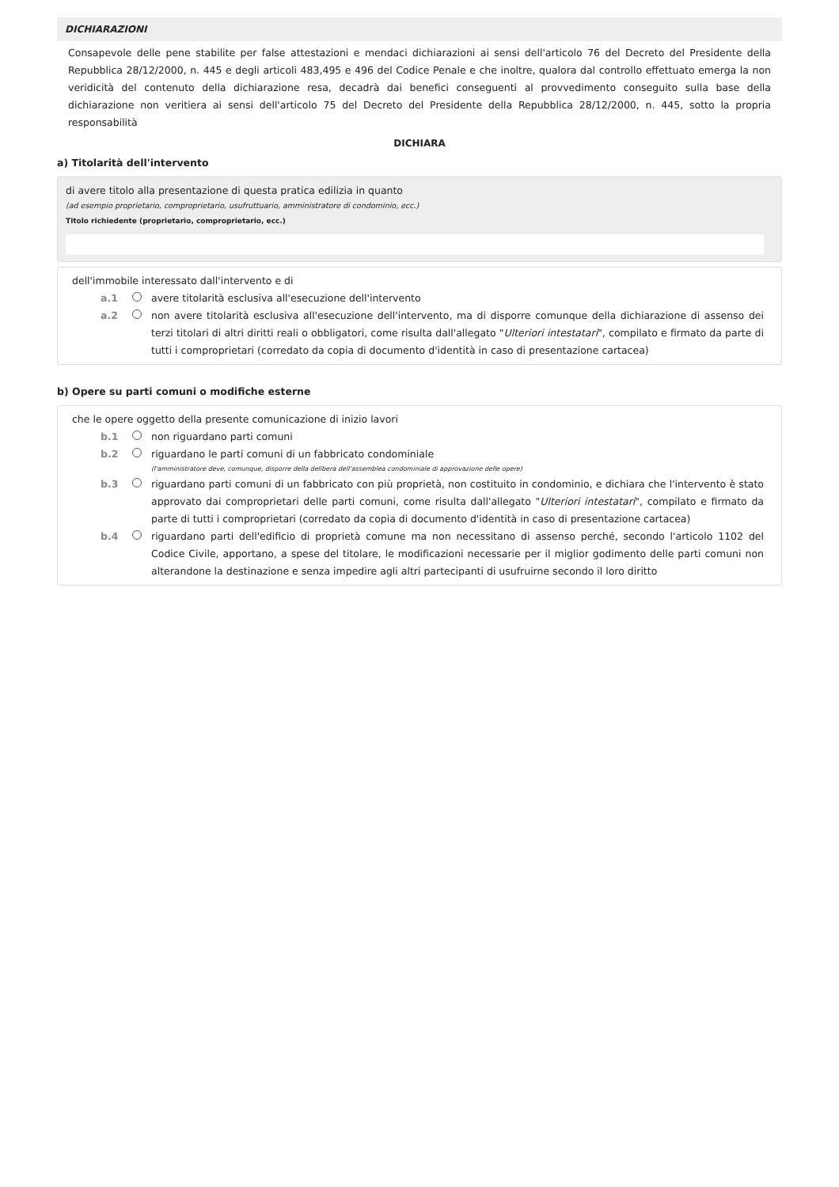DICHIARAZIONI
Consapevole delle pene stabilite per false attestazioni e mendaci dichiarazioni ai sensi dell'articolo 76 del Decreto del Presidente della Repubblica 28/12/2000, n. 445 e degli articoli 483,495 e 496 del Codice Penale e che inoltre, qualora dal controllo effettuato emerga la non veridicità del contenuto della dichiarazione resa, decadrà dai benefici conseguenti al provvedimento conseguito sulla base della dichiarazione non veritiera ai sensi dell'articolo 75 del Decreto del Presidente della Repubblica 28/12/2000, n. 445, sotto la propria responsabilità
DICHIARA
a) Titolarità dell'intervento
di avere titolo alla presentazione di questa pratica edilizia in quanto
(ad esempio proprietario, comproprietario, usufruttuario, amministratore di condominio, ecc.)
Titolo richiedente (proprietario, comproprietario, ecc.)
dell'immobile interessato dall'intervento e di
a.1 avere titolarità esclusiva all'esecuzione dell'intervento
a.2 non avere titolarità esclusiva all'esecuzione dell'intervento, ma di disporre comunque della dichiarazione di assenso dei terzi titolari di altri diritti reali o obbligatori, come risulta dall'allegato "Ulteriori intestatari", compilato e firmato da parte di tutti i comproprietari (corredato da copia di documento d'identità in caso di presentazione cartacea)
b) Opere su parti comuni o modifiche esterne
che le opere oggetto della presente comunicazione di inizio lavori
b.1 non riguardano parti comuni
b.2 riguardano le parti comuni di un fabbricato condominiale
(l'amministratore deve, comunque, disporre della delibera dell'assemblea condominiale di approvazione delle opere)
b.3 riguardano parti comuni di un fabbricato con più proprietà, non costituito in condominio, e dichiara che l'intervento è stato approvato dai comproprietari delle parti comuni, come risulta dall'allegato "Ulteriori intestatari", compilato e firmato da parte di tutti i comproprietari (corredato da copia di documento d'identità in caso di presentazione cartacea)
b.4 riguardano parti dell'edificio di proprietà comune ma non necessitano di assenso perché, secondo l'articolo 1102 del Codice Civile, apportano, a spese del titolare, le modificazioni necessarie per il miglior godimento delle parti comuni non alterandone la destinazione e senza impedire agli altri partecipanti di usufruirne secondo il loro diritto